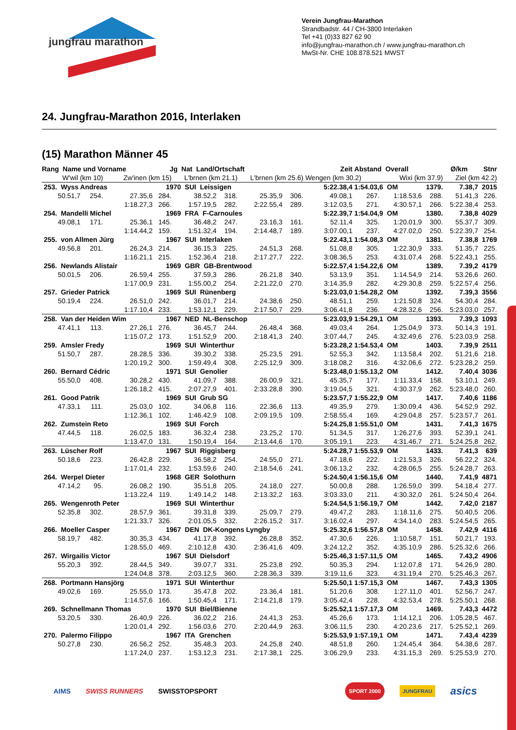jungfrau marathon
Verein Jungfrau-Marathon
Strandbadstr. 44 / CH-3800 Interlaken
Tel +41 (0)33 827 62 90
info@jungfrau-marathon.ch / www.jungfrau-marathon.ch
MwSt-Nr. CHE 108.878.521 MWST
24. Jungfrau-Marathon 2016, Interlaken
(15) Marathon Männer 45
| Rang Name und Vorname | | | Jg Nat Land/Ortschaft | | | | | Zeit | Abstand Overall | | | Ø/km | Stnr |
| --- | --- | --- | --- | --- | --- | --- | --- | --- | --- | --- | --- | --- | --- |
| W'wil (km 10) | | Zw'inen (km 15) | | L'brnen (km 21.1) | | L'brnen (km 25.6) | | Wengen (km 30.2) | | Wixi (km 37.9) | | Ziel (km 42.2) | |
| 253. Wyss Andreas | | | 1970 SUI Leissigen | | | | | 5:22.38,4 | 1:54.03,6 OM | | 1379. | 7.38,7 | 2015 |
| 50.51,7 | 254. | 27.35,6 | 284. | 38.52,2 | 318. | 25.35,9 | 306. | 49.08,1 | 267. | 1:18.53,6 | 288. | 51.41,3 | 226. |
| | | 1:18.27,3 | 266. | 1:57.19,5 | 282. | 2:22.55,4 | 289. | 3:12.03,5 | 271. | 4:30.57,1 | 266. | 5:22.38,4 | 253. |
| 254. Mandelli Michel | | | 1969 FRA F-Carnoules | | | | | 5:22.39,7 | 1:54.04,9 OM | | 1380. | 7.38,8 | 4029 |
| 49.08,1 | 171. | 25.36,1 | 145. | 36.48,2 | 247. | 23.16,3 | 161. | 52.11,4 | 325. | 1:20.01,9 | 300. | 55.37,7 | 309. |
| | | 1:14.44,2 | 159. | 1:51.32,4 | 194. | 2:14.48,7 | 189. | 3:07.00,1 | 237. | 4:27.02,0 | 250. | 5:22.39,7 | 254. |
| 255. von Allmen Jürg | | | 1967 SUI Interlaken | | | | | 5:22.43,1 | 1:54.08,3 OM | | 1381. | 7.38,8 | 1769 |
| 49.56,8 | 201. | 26.24,3 | 214. | 36.15,3 | 225. | 24.51,3 | 268. | 51.08,8 | 305. | 1:22.30,9 | 333. | 51.35,7 | 225. |
| | | 1:16.21,1 | 215. | 1:52.36,4 | 218. | 2:17.27,7 | 222. | 3:08.36,5 | 253. | 4:31.07,4 | 268. | 5:22.43,1 | 255. |
| 256. Newlands Alistair | | | 1969 GBR GB-Brentwood | | | | | 5:22.57,4 | 1:54.22,6 OM | | 1389. | 7.39,2 | 4179 |
| 50.01,5 | 206. | 26.59,4 | 255. | 37.59,3 | 286. | 26.21,8 | 340. | 53.13,9 | 351. | 1:14.54,9 | 214. | 53.26,6 | 260. |
| | | 1:17.00,9 | 231. | 1:55.00,2 | 254. | 2:21.22,0 | 270. | 3:14.35,9 | 282. | 4:29.30,8 | 259. | 5:22.57,4 | 256. |
| 257. Grieder Patrick | | | 1969 SUI Rünenberg | | | | | 5:23.03,0 | 1:54.28,2 OM | | 1392. | 7.39,3 | 3556 |
| 50.19,4 | 224. | 26.51,0 | 242. | 36.01,7 | 214. | 24.38,6 | 250. | 48.51,1 | 259. | 1:21.50,8 | 324. | 54.30,4 | 284. |
| | | 1:17.10,4 | 233. | 1:53.12,1 | 229. | 2:17.50,7 | 229. | 3:06.41,8 | 236. | 4:28.32,6 | 256. | 5:23.03,0 | 257. |
| 258. Van der Heiden Wim | | | 1967 NED NL-Benschop | | | | | 5:23.03,9 | 1:54.29,1 OM | | 1393. | 7.39,3 | 1093 |
| 47.41,1 | 113. | 27.26,1 | 276. | 36.45,7 | 244. | 26.48,4 | 368. | 49.03,4 | 264. | 1:25.04,9 | 373. | 50.14,3 | 191. |
| | | 1:15.07,2 | 173. | 1:51.52,9 | 200. | 2:18.41,3 | 240. | 3:07.44,7 | 245. | 4:32.49,6 | 276. | 5:23.03,9 | 258. |
| 259. Amsler Fredy | | | 1969 SUI Winterthur | | | | | 5:23.28,2 | 1:54.53,4 OM | | 1403. | 7.39,9 | 2511 |
| 51.50,7 | 287. | 28.28,5 | 336. | 39.30,2 | 338. | 25.23,5 | 291. | 52.55,3 | 342. | 1:13.58,4 | 202. | 51.21,6 | 218. |
| | | 1:20.19,2 | 300. | 1:59.49,4 | 308. | 2:25.12,9 | 309. | 3:18.08,2 | 316. | 4:32.06,6 | 272. | 5:23.28,2 | 259. |
| 260. Bernard Cédric | | | 1971 SUI Genolier | | | | | 5:23.48,0 | 1:55.13,2 OM | | 1412. | 7.40,4 | 3036 |
| 55.50,0 | 408. | 30.28,2 | 430. | 41.09,7 | 388. | 26.00,9 | 321. | 45.35,7 | 177. | 1:11.33,4 | 158. | 53.10,1 | 249. |
| | | 1:26.18,2 | 415. | 2:07.27,9 | 401. | 2:33.28,8 | 390. | 3:19.04,5 | 321. | 4:30.37,9 | 262. | 5:23.48,0 | 260. |
| 261. Good Patrik | | | 1969 SUI Grub SG | | | | | 5:23.57,7 | 1:55.22,9 OM | | 1417. | 7.40,6 | 1186 |
| 47.33,1 | 111. | 25.03,0 | 102. | 34.06,8 | 116. | 22.36,6 | 113. | 49.35,9 | 279. | 1:30.09,4 | 436. | 54.52,9 | 292. |
| | | 1:12.36,1 | 102. | 1:46.42,9 | 108. | 2:09.19,5 | 109. | 2:58.55,4 | 169. | 4:29.04,8 | 257. | 5:23.57,7 | 261. |
| 262. Zumstein Reto | | | 1969 SUI Forch | | | | | 5:24.25,8 | 1:55.51,0 OM | | 1431. | 7.41,3 | 1675 |
| 47.44,5 | 118. | 26.02,5 | 183. | 36.32,4 | 238. | 23.25,2 | 170. | 51.34,5 | 317. | 1:26.27,6 | 393. | 52.39,1 | 241. |
| | | 1:13.47,0 | 131. | 1:50.19,4 | 164. | 2:13.44,6 | 170. | 3:05.19,1 | 223. | 4:31.46,7 | 271. | 5:24.25,8 | 262. |
| 263. Lüscher Rolf | | | 1967 SUI Riggisberg | | | | | 5:24.28,7 | 1:55.53,9 OM | | 1433. | 7.41,3 | 639 |
| 50.18,6 | 223. | 26.42,8 | 229. | 36.58,2 | 254. | 24.55,0 | 271. | 47.18,6 | 222. | 1:21.53,3 | 326. | 56.22,2 | 324. |
| | | 1:17.01,4 | 232. | 1:53.59,6 | 240. | 2:18.54,6 | 241. | 3:06.13,2 | 232. | 4:28.06,5 | 255. | 5:24.28,7 | 263. |
| 264. Werpel Dieter | | | 1968 GER Solothurn | | | | | 5:24.50,4 | 1:56.15,6 OM | | 1440. | 7.41,9 | 4871 |
| 47.14,2 | 95. | 26.08,2 | 190. | 35.51,8 | 205. | 24.18,0 | 227. | 50.00,8 | 288. | 1:26.59,0 | 399. | 54.18,4 | 277. |
| | | 1:13.22,4 | 119. | 1:49.14,2 | 148. | 2:13.32,2 | 163. | 3:03.33,0 | 211. | 4:30.32,0 | 261. | 5:24.50,4 | 264. |
| 265. Wengenroth Peter | | | 1969 SUI Winterthur | | | | | 5:24.54,5 | 1:56.19,7 OM | | 1442. | 7.42,0 | 2187 |
| 52.35,8 | 302. | 28.57,9 | 361. | 39.31,8 | 339. | 25.09,7 | 279. | 49.47,2 | 283. | 1:18.11,6 | 275. | 50.40,5 | 206. |
| | | 1:21.33,7 | 326. | 2:01.05,5 | 332. | 2:26.15,2 | 317. | 3:16.02,4 | 297. | 4:34.14,0 | 283. | 5:24.54,5 | 265. |
| 266. Moeller Casper | | | 1967 DEN DK-Kongens Lyngby | | | | | 5:25.32,6 | 1:56.57,8 OM | | 1458. | 7.42,9 | 4116 |
| 58.19,7 | 482. | 30.35,3 | 434. | 41.17,8 | 392. | 26.28,8 | 352. | 47.30,6 | 226. | 1:10.58,7 | 151. | 50.21,7 | 193. |
| | | 1:28.55,0 | 469. | 2:10.12,8 | 430. | 2:36.41,6 | 409. | 3:24.12,2 | 352. | 4:35.10,9 | 286. | 5:25.32,6 | 266. |
| 267. Wirgailis Victor | | | 1967 SUI Dielsdorf | | | | | 5:25.46,3 | 1:57.11,5 OM | | 1465. | 7.43,2 | 4906 |
| 55.20,3 | 392. | 28.44,5 | 349. | 39.07,7 | 331. | 25.23,8 | 292. | 50.35,3 | 294. | 1:12.07,8 | 171. | 54.26,9 | 280. |
| | | 1:24.04,8 | 378. | 2:03.12,5 | 360. | 2:28.36,3 | 339. | 3:19.11,6 | 323. | 4:31.19,4 | 270. | 5:25.46,3 | 267. |
| 268. Portmann Hansjörg | | | 1971 SUI Winterthur | | | | | 5:25.50,1 | 1:57.15,3 OM | | 1467. | 7.43,3 | 1305 |
| 49.02,6 | 169. | 25.55,0 | 173. | 35.47,8 | 202. | 23.36,4 | 181. | 51.20,6 | 308. | 1:27.11,0 | 401. | 52.56,7 | 247. |
| | | 1:14.57,6 | 166. | 1:50.45,4 | 171. | 2:14.21,8 | 179. | 3:05.42,4 | 228. | 4:32.53,4 | 278. | 5:25.50,1 | 268. |
| 269. Schnellmann Thomas | | | 1970 SUI Biel/Bienne | | | | | 5:25.52,1 | 1:57.17,3 OM | | 1469. | 7.43,3 | 4472 |
| 53.20,5 | 330. | 26.40,9 | 226. | 36.02,2 | 216. | 24.41,3 | 253. | 45.26,6 | 173. | 1:14.12,1 | 206. | 1:05.28,5 | 467. |
| | | 1:20.01,4 | 292. | 1:56.03,6 | 270. | 2:20.44,9 | 263. | 3:06.11,5 | 230. | 4:20.23,6 | 217. | 5:25.52,1 | 269. |
| 270. Palermo Filippo | | | 1967 ITA Grenchen | | | | | 5:25.53,9 | 1:57.19,1 OM | | 1471. | 7.43,4 | 4239 |
| 50.27,8 | 230. | 26.56,2 | 252. | 35.48,3 | 203. | 24.25,8 | 240. | 48.51,8 | 260. | 1:24.45,4 | 364. | 54.38,6 | 287. |
| | | 1:17.24,0 | 237. | 1:53.12,3 | 231. | 2:17.38,1 | 225. | 3:06.29,9 | 233. | 4:31.15,3 | 269. | 5:25.53,9 | 270. |
AIMS SWISS RUNNERS SWISSTOPSPORT SPORT 2000 JUNGFRAU asics